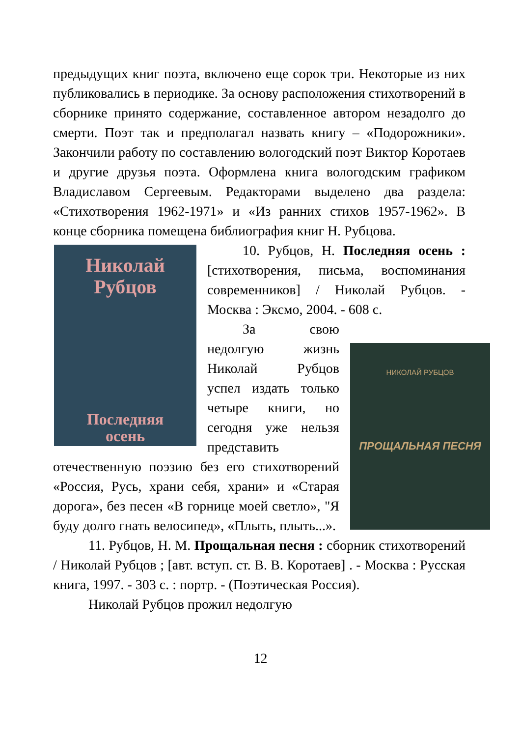предыдущих книг поэта, включено еще сорок три. Некоторые из них публиковались в периодике. За основу расположения стихотворений в сборнике принято содержание, составленное автором незадолго до смерти. Поэт так и предполагал назвать книгу – «Подорожники». Закончили работу по составлению вологодский поэт Виктор Коротаев и другие друзья поэта. Оформлена книга вологодским графиком Владиславом Сергеевым. Редакторами выделено два раздела: «Стихотворения 1962-1971» и «Из ранних стихов 1957-1962». В конце сборника помещена библиография книг Н. Рубцова.
Николай
Рубцов
Последняя
осень
10. Рубцов, Н. Последняя осень : [стихотворения, письма, воспоминания современников] / Николай Рубцов. - Москва : Эксмо, 2004. - 608 с.
НИКОЛАЙ РУБЦОВ
ПРОЩАЛЬНАЯ ПЕСНЯ
За свою недолгую жизнь Николай Рубцов успел издать только четыре книги, но сегодня уже нельзя представить отечественную поэзию без его стихотворений «Россия, Русь, храни себя, храни» и «Старая дорога», без песен «В горнице моей светло», "Я буду долго гнать велосипед», «Плыть, плыть...».
11. Рубцов, Н. М. Прощальная песня : сборник стихотворений / Николай Рубцов ; [авт. вступ. ст. В. В. Коротаев] . - Москва : Русская книга, 1997. - 303 с. : портр. - (Поэтическая Россия).
Николай Рубцов прожил недолгую
12